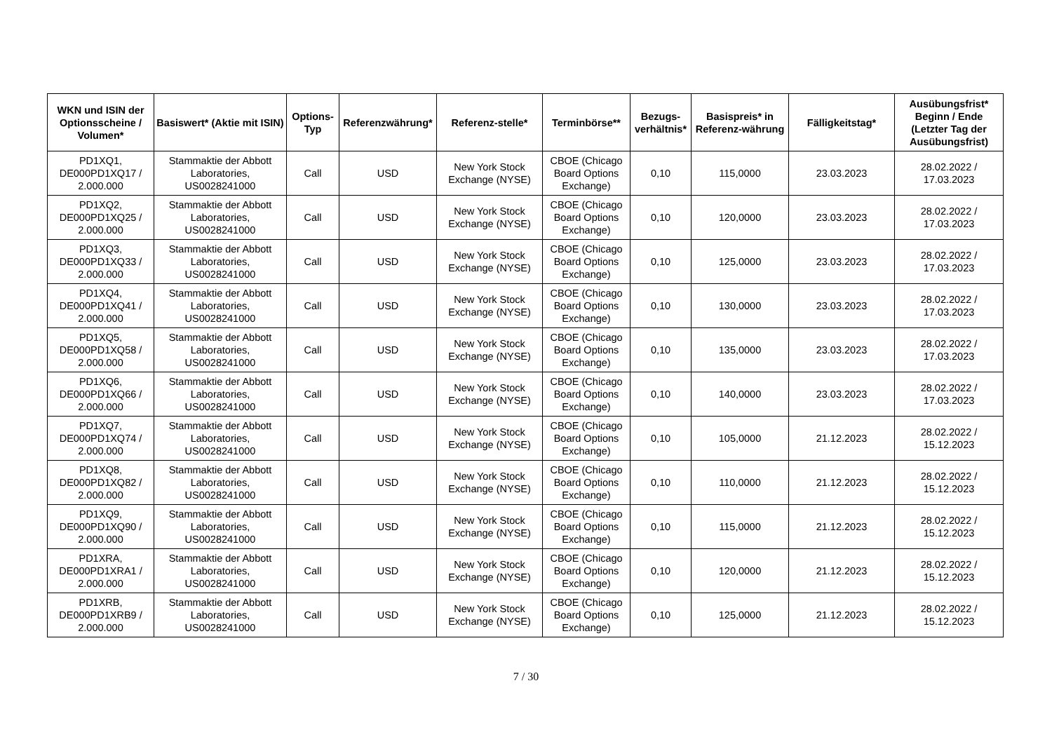| WKN und ISIN der Optionsscheine / Volumen* | Basiswert* (Aktie mit ISIN) | Options-Typ | Referenzwährung* | Referenz-stelle* | Terminbörse** | Bezugs-verhältnis* | Basispreis* in Referenz-währung | Fälligkeitstag* | Ausübungsfrist* Beginn / Ende (Letzter Tag der Ausübungsfrist) |
| --- | --- | --- | --- | --- | --- | --- | --- | --- | --- |
| PD1XQ1, DE000PD1XQ17 / 2.000.000 | Stammaktie der Abbott Laboratories, US0028241000 | Call | USD | New York Stock Exchange (NYSE) | CBOE (Chicago Board Options Exchange) | 0,10 | 115,0000 | 23.03.2023 | 28.02.2022 / 17.03.2023 |
| PD1XQ2, DE000PD1XQ25 / 2.000.000 | Stammaktie der Abbott Laboratories, US0028241000 | Call | USD | New York Stock Exchange (NYSE) | CBOE (Chicago Board Options Exchange) | 0,10 | 120,0000 | 23.03.2023 | 28.02.2022 / 17.03.2023 |
| PD1XQ3, DE000PD1XQ33 / 2.000.000 | Stammaktie der Abbott Laboratories, US0028241000 | Call | USD | New York Stock Exchange (NYSE) | CBOE (Chicago Board Options Exchange) | 0,10 | 125,0000 | 23.03.2023 | 28.02.2022 / 17.03.2023 |
| PD1XQ4, DE000PD1XQ41 / 2.000.000 | Stammaktie der Abbott Laboratories, US0028241000 | Call | USD | New York Stock Exchange (NYSE) | CBOE (Chicago Board Options Exchange) | 0,10 | 130,0000 | 23.03.2023 | 28.02.2022 / 17.03.2023 |
| PD1XQ5, DE000PD1XQ58 / 2.000.000 | Stammaktie der Abbott Laboratories, US0028241000 | Call | USD | New York Stock Exchange (NYSE) | CBOE (Chicago Board Options Exchange) | 0,10 | 135,0000 | 23.03.2023 | 28.02.2022 / 17.03.2023 |
| PD1XQ6, DE000PD1XQ66 / 2.000.000 | Stammaktie der Abbott Laboratories, US0028241000 | Call | USD | New York Stock Exchange (NYSE) | CBOE (Chicago Board Options Exchange) | 0,10 | 140,0000 | 23.03.2023 | 28.02.2022 / 17.03.2023 |
| PD1XQ7, DE000PD1XQ74 / 2.000.000 | Stammaktie der Abbott Laboratories, US0028241000 | Call | USD | New York Stock Exchange (NYSE) | CBOE (Chicago Board Options Exchange) | 0,10 | 105,0000 | 21.12.2023 | 28.02.2022 / 15.12.2023 |
| PD1XQ8, DE000PD1XQ82 / 2.000.000 | Stammaktie der Abbott Laboratories, US0028241000 | Call | USD | New York Stock Exchange (NYSE) | CBOE (Chicago Board Options Exchange) | 0,10 | 110,0000 | 21.12.2023 | 28.02.2022 / 15.12.2023 |
| PD1XQ9, DE000PD1XQ90 / 2.000.000 | Stammaktie der Abbott Laboratories, US0028241000 | Call | USD | New York Stock Exchange (NYSE) | CBOE (Chicago Board Options Exchange) | 0,10 | 115,0000 | 21.12.2023 | 28.02.2022 / 15.12.2023 |
| PD1XRA, DE000PD1XRA1 / 2.000.000 | Stammaktie der Abbott Laboratories, US0028241000 | Call | USD | New York Stock Exchange (NYSE) | CBOE (Chicago Board Options Exchange) | 0,10 | 120,0000 | 21.12.2023 | 28.02.2022 / 15.12.2023 |
| PD1XRB, DE000PD1XRB9 / 2.000.000 | Stammaktie der Abbott Laboratories, US0028241000 | Call | USD | New York Stock Exchange (NYSE) | CBOE (Chicago Board Options Exchange) | 0,10 | 125,0000 | 21.12.2023 | 28.02.2022 / 15.12.2023 |
7 / 30